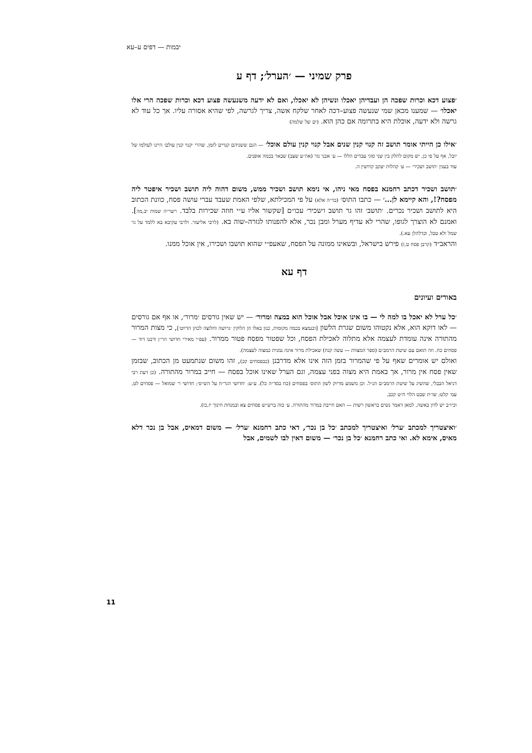יבמות — דפים ע–עא
פרק שמיני — ׳הערל׳; דף ע
׳פצוע דכא וכרות שפכה הן ועבדיהן יאכלו ונשיהן לא יאכלו, ואם לא ידעה משנעשה פצוע דכא וכרות שפכה הרי אלו יאכלו׳ — שמענו מכאן שמי שנעשה פצוע–דכה לאחר שלקח אשה, צריך לגרשה, לפי שהיא אסורה עליו. אך כל עוד לא גרשה ולא ידעה, אוכלת היא בתרומה אם כהן הוא. (ים של שלמה)
׳אילו כן הייתי אומר תושב זה קנוי קנין שנים אבל קנוי קנין עולם אוכל׳ — הגם ששניהם קנויים לזמן, שהרי ׳קנוי קנין עולם׳ היינו לעולמו של יובל, אף על פי כן, יש מקום לחלק בין שני סוגי עבדים הללו — ע׳ אבני נזר (אה״ע שצב) שבאר בכמה אופנים.
עוד בענין ׳תושב ושכיר׳ — ע׳ קהלות יעקב קדושין ה.
׳תושב ושכיר דכתב רחמנא בפסח מאי ניהו, אי נימא תושב ושכיר ממש, משום דהוה ליה תושב ושכיר איפטר ליה מפסח?!, והא קיימא לן...׳ — כתבו התוס׳ (בד״ה אלא) על פי המכילתא, שלפי האמת שעבד עברי עושה פסח, כוונת הכתוב היא לתושב ושכיר נכרים. ׳תושב׳ זהו גר תושב ו׳שכיר׳ עכו״ם [שקשור אליו ע״י חוזה שכירות בלבד. רשר״ה שמות יב,מה]. ואמנם לא הוצרך לגופו, שהרי לא עדיף מערל ומבן נכר, אלא להפנותו לגזרה–שוה בא. (לרבי אליעזר. ולרבי עקיבא בא ללמד על גר שמל ולא טבל, וכדלהלן עא.).
והראב״ד (קרבן פסח ט,ז) פירש בישראל, ובשאינו ממונה על הפסח, שאעפ״י שהוא תושבו ושכירו, אין אוכל ממנו.
דף עא
באורים ועיונים
׳כל ערל לא יאכל בו למה לי — בו אינו אוכל אבל אוכל הוא במצה ומרור׳ — יש שאין גורסים ׳מרור׳, או אף אם גורסים — לאו דוקא הוא, אלא נקטוהו משום שגרת הלשון [וכנמצא בכמה מקומות, כגון באלו הן הלוקין ׳גרושה וחלוצה לכהן הדיוט׳], כי מצות המרור מהתורה אינה עומדת לעצמה אלא מתלוה לאכילת הפסח, וכל שפטור מפסח פטור ממרור. (עפ״י מאירי חדושי הר״ן ורבנו דוד — פסחים כח. וזה תואם עם שיטת הרמב״ם (ספר המצוות — עשה קנח) שאכילת מרור אינה נמנית כמצוה לעצמה).
ואולם יש אומרים שאף על פי שהמרור בזמן הזה אינו אלא מדרבנן (כבפסחים קכ), זהו משום שנתמעט מן הכתוב, שבזמן שאין פסח אין מרור, אך באמת היא מצוה בפני עצמה, וגם הערל שאינו אוכל בפסח — חייב במרור מהתורה. (כן דעת רבי דניאל הבבלי, שהשיג על שיטת הרמב״ם הנ״ל. וכן משמע מדיוק לשון התוס׳ בפסחים (כח בסד״ה כל). ע״ע: ׳חדושי הגר״ח על הש״ס׳; חדושי ר׳ שמואל — פסחים לט, עמ׳ קלט; שו״ת שבט הלוי ח״ט קכב.
וכיו״ב יש לדון באשה, למאן דאמר נשים בראשון רשות — האם חייבת במרור מהתורה. ע׳ בזה ברש״ש פסחים צא ובמנחת חינוך יז,כז).
׳ואיצטריך למכתב ׳ערל׳ ואיצטריך למכתב ׳כל בן נכר׳, דאי כתב רחמנא ׳ערל׳ — משום דמאיס, אבל בן נכר דלא מאיס, אימא לא. ואי כתב רחמנא ׳כל בן נכר׳ — משום דאין לבו לשמים, אבל
11